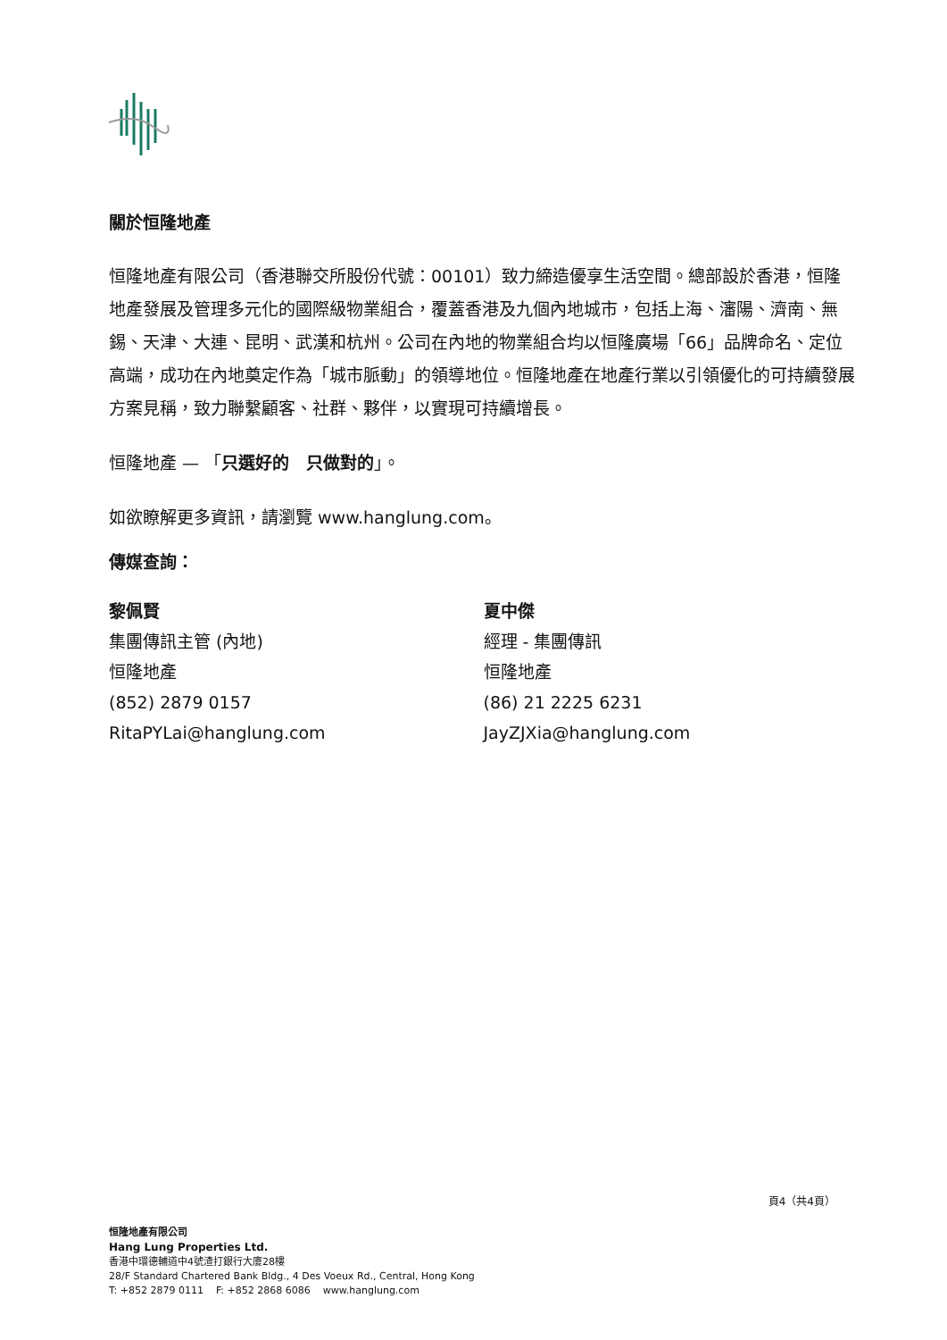關於恒隆地產
恒隆地產有限公司（香港聯交所股份代號：00101）致力締造優享生活空間。總部設於香港，恒隆地產發展及管理多元化的國際級物業組合，覆蓋香港及九個內地城市，包括上海、瀋陽、濟南、無錫、天津、大連、昆明、武漢和杭州。公司在內地的物業組合均以恒隆廣場「66」品牌命名、定位高端，成功在內地奠定作為「城市脈動」的領導地位。恒隆地產在地產行業以引領優化的可持續發展方案見稱，致力聯繫顧客、社群、夥伴，以實現可持續增長。
恒隆地產 — 「只選好的　只做對的」。
如欲瞭解更多資訊，請瀏覽 www.hanglung.com。
傳媒查詢：
黎佩賢
集團傳訊主管 (內地)
恒隆地產
(852) 2879 0157
RitaPYLai@hanglung.com
夏中傑
經理 - 集團傳訊
恒隆地產
(86) 21 2225 6231
JayZJXia@hanglung.com
頁4（共4頁）
恒隆地產有限公司
Hang Lung Properties Ltd.
香港中環德輔道中4號渣打銀行大廈28樓
28/F Standard Chartered Bank Bldg., 4 Des Voeux Rd., Central, Hong Kong
T: +852 2879 0111 F: +852 2868 6086 www.hanglung.com